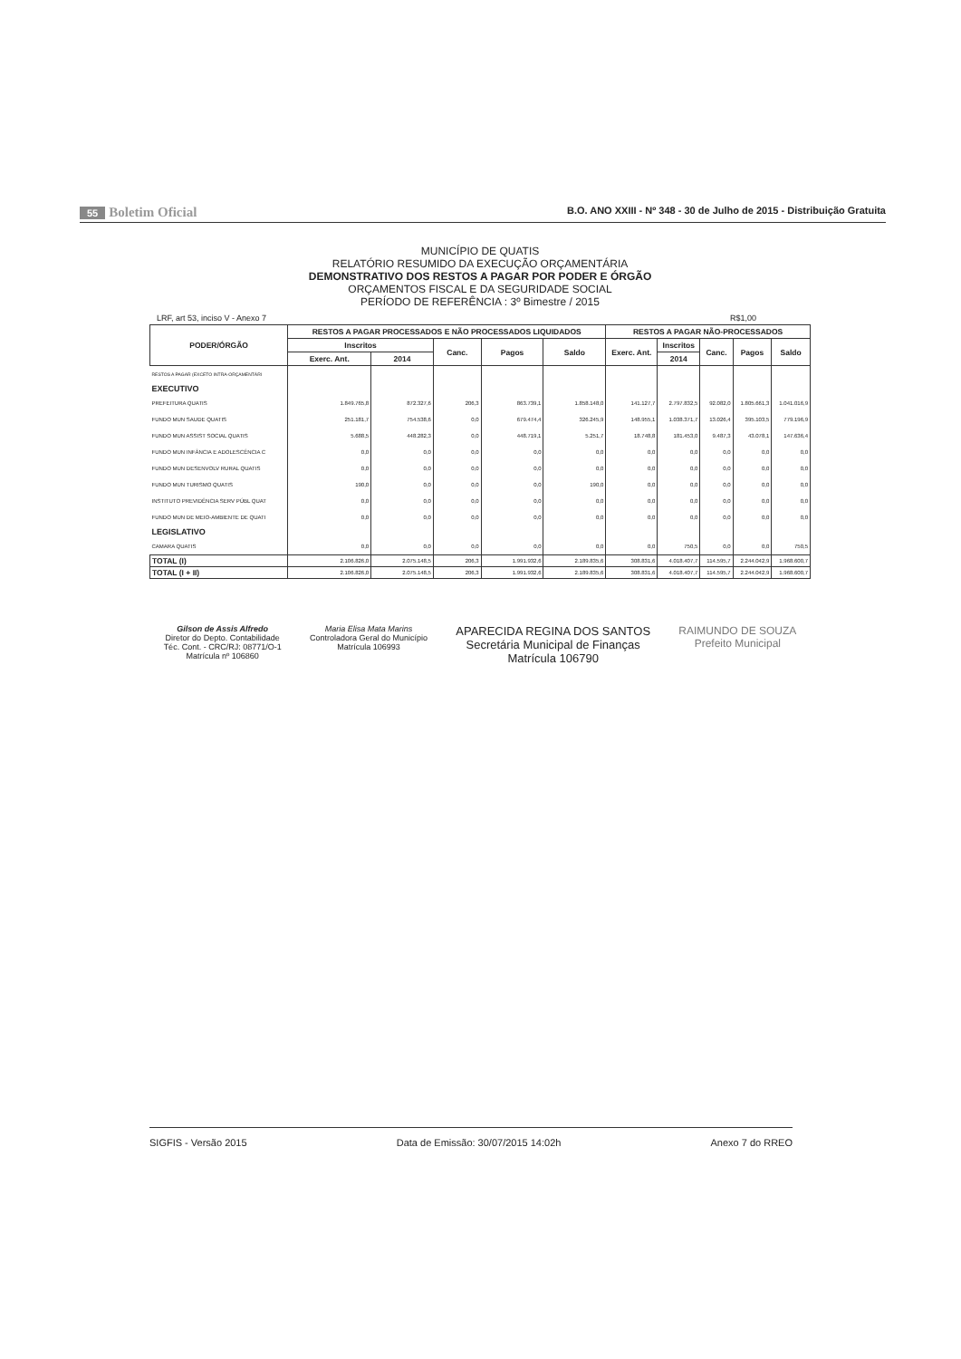55 Boletim Oficial
B.O. ANO XXIII - Nº 348 - 30 de Julho de 2015 - Distribuição Gratuita
MUNICÍPIO DE QUATIS
RELATÓRIO RESUMIDO DA EXECUÇÃO ORÇAMENTÁRIA
DEMONSTRATIVO DOS RESTOS A PAGAR POR PODER E ÓRGÃO
ORÇAMENTOS FISCAL E DA SEGURIDADE SOCIAL
PERÍODO DE REFERÊNCIA : 3º Bimestre / 2015
LRF, art 53, inciso V - Anexo 7 R$1,00
| PODER/ÓRGÃO | RESTOS A PAGAR PROCESSADOS E NÃO PROCESSADOS LIQUIDADOS | | | | | RESTOS A PAGAR NÃO-PROCESSADOS | | | | |
| --- | --- | --- | --- | --- | --- | --- | --- | --- | --- | --- |
| | Inscritos | | Canc. | Pagos | Saldo | Exerc. Ant. | Inscritos | Canc. | Pagos | Saldo |
| | Exerc. Ant. | 2014 | | | | | 2014 | | | |
| RESTOS A PAGAR (EXCETO INTRA-ORÇAMENTÁRI | | | | | | | | | | |
| EXECUTIVO | | | | | | | | | | |
| PREFEITURA QUATIS | 1.849.765,8 | 872.327,6 | 206,3 | 863.739,1 | 1.858.148,0 | 141.127,7 | 2.797.832,5 | 92.082,0 | 1.805.661,3 | 1.041.016,9 |
| FUNDO MUN SAUDE QUATIS | 251.181,7 | 754.538,6 | 0,0 | 679.474,4 | 326.245,9 | 148.955,1 | 1.038.371,7 | 13.026,4 | 395.103,5 | 779.196,9 |
| FUNDO MUN ASSIST SOCIAL QUATIS | 5.688,5 | 448.282,3 | 0,0 | 448.719,1 | 5.251,7 | 18.748,8 | 181.453,0 | 9.487,3 | 43.078,1 | 147.636,4 |
| FUNDO MUN INFÂNCIA E ADOLESCÊNCIA C | 0,0 | 0,0 | 0,0 | 0,0 | 0,0 | 0,0 | 0,0 | 0,0 | 0,0 | 0,0 |
| FUNDO MUN DESENVOLV RURAL QUATIS | 0,0 | 0,0 | 0,0 | 0,0 | 0,0 | 0,0 | 0,0 | 0,0 | 0,0 | 0,0 |
| FUNDO MUN TURISMO QUATIS | 190,0 | 0,0 | 0,0 | 0,0 | 190,0 | 0,0 | 0,0 | 0,0 | 0,0 | 0,0 |
| INSTITUTO PREVIDÊNCIA SERV PÚBL QUAT | 0,0 | 0,0 | 0,0 | 0,0 | 0,0 | 0,0 | 0,0 | 0,0 | 0,0 | 0,0 |
| FUNDO MUN DE MEIO-AMBIENTE DE QUATI | 0,0 | 0,0 | 0,0 | 0,0 | 0,0 | 0,0 | 0,0 | 0,0 | 0,0 | 0,0 |
| LEGISLATIVO | | | | | | | | | | |
| CAMARA QUATIS | 0,0 | 0,0 | 0,0 | 0,0 | 0,0 | 0,0 | 750,5 | 0,0 | 0,0 | 750,5 |
| TOTAL (I) | 2.106.826,0 | 2.075.148,5 | 206,3 | 1.991.932,6 | 2.189.835,6 | 308.831,6 | 4.018.407,7 | 114.595,7 | 2.244.042,9 | 1.968.600,7 |
| TOTAL (I + II) | 2.106.826,0 | 2.075.148,5 | 206,3 | 1.991.932,6 | 2.189.835,6 | 308.831,6 | 4.018.407,7 | 114.595,7 | 2.244.042,9 | 1.968.600,7 |
Gilson de Assis Alfredo
Diretor do Depto. Contabilidade
Téc. Cont. - CRC/RJ: 08771/O-1
Matrícula nº 106860
Maria Elisa Mata Marins
Controladora Geral do Município
Matrícula 106993
APARECIDA REGINA DOS SANTOS
Secretária Municipal de Finanças
Matrícula 106790
RAIMUNDO DE SOUZA
Prefeito Municipal
SIGFIS - Versão 2015 Data de Emissão: 30/07/2015 14:02h Anexo 7 do RREO